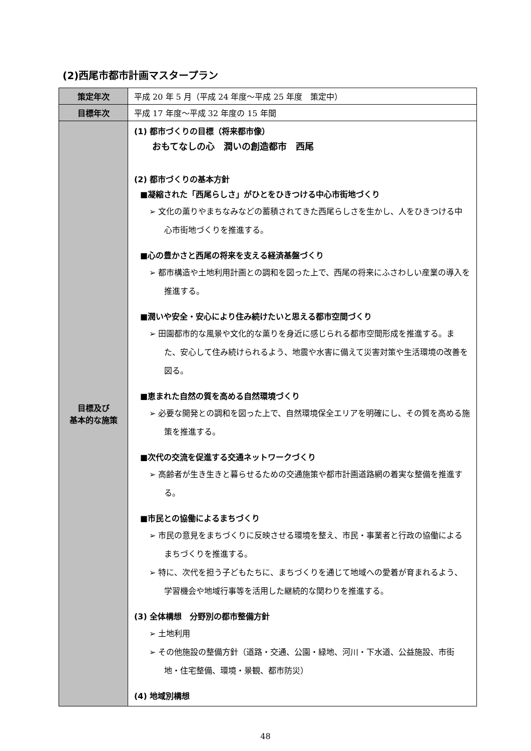(2)西尾市都市計画マスタープラン
| 策定年次 | 平成 20 年 5 月（平成 24 年度～平成 25 年度 策定中） |
| 目標年次 | 平成 17 年度～平成 32 年度の 15 年間 |
| 目標及び 基本的な施策 | (1) 都市づくりの目標（将来都市像） おもてなしの心 潤いの創造都市 西尾 (2) 都市づくりの基本方針 ■凝縮された「西尾らしさ」がひとをひきつける中心市街地づくり ➢ 文化の薫りやまちなみなどの蓄積されてきた西尾らしさを生かし、人をひきつける中心市街地づくりを推進する。 ■心の豊かさと西尾の将来を支える経済基盤づくり ➢ 都市構造や土地利用計画との調和を図った上で、西尾の将来にふさわしい産業の導入を推進する。 ■潤いや安全・安心により住み続けたいと思える都市空間づくり ➢ 田園都市的な風景や文化的な薫りを身近に感じられる都市空間形成を推進する。また、安心して住み続けられるよう、地震や水害に備えて災害対策や生活環境の改善を図る。 ■恵まれた自然の質を高める自然環境づくり ➢ 必要な開発との調和を図った上で、自然環境保全エリアを明確にし、その質を高める施策を推進する。 ■次代の交流を促進する交通ネットワークづくり ➢ 高齢者が生き生きと暮らせるための交通施策や都市計画道路網の着実な整備を推進する。 ■市民との協働によるまちづくり ➢ 市民の意見をまちづくりに反映させる環境を整え、市民・事業者と行政の協働によるまちづくりを推進する。 ➢ 特に、次代を担う子どもたちに、まちづくりを通じて地域への愛着が育まれるよう、学習機会や地域行事等を活用した継続的な関わりを推進する。 (3) 全体構想 分野別の都市整備方針 ➢ 土地利用 ➢ その他施設の整備方針（道路・交通、公園・緑地、河川・下水道、公益施設、市街地・住宅整備、環境・景観、都市防災） (4) 地域別構想 |
48